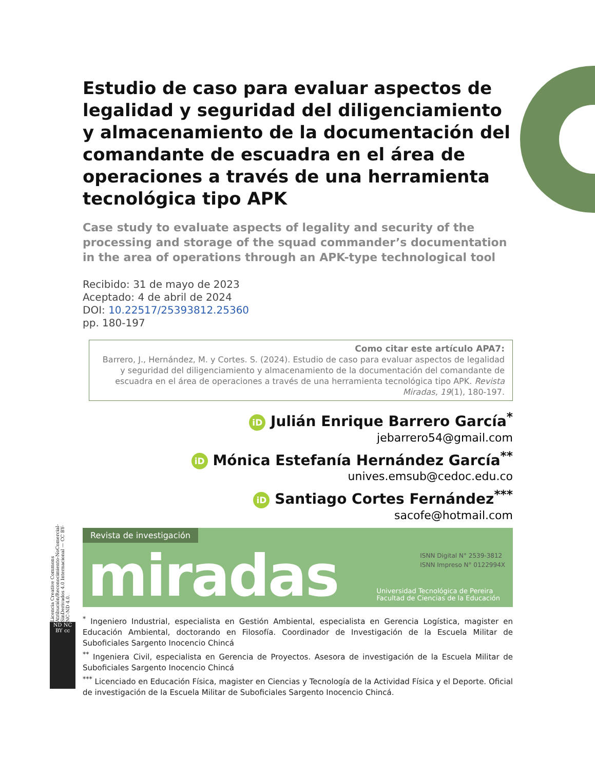Estudio de caso para evaluar aspectos de legalidad y seguridad del diligenciamiento y almacenamiento de la documentación del comandante de escuadra en el área de operaciones a través de una herramienta tecnológica tipo APK
Case study to evaluate aspects of legality and security of the processing and storage of the squad commander’s documentation in the area of operations through an APK-type technological tool
Recibido: 31 de mayo de 2023
Aceptado: 4 de abril de 2024
DOI: 10.22517/25393812.25360
pp. 180-197
Como citar este artículo APA7:
Barrero, J., Hernández, M. y Cortes. S. (2024). Estudio de caso para evaluar aspectos de legalidad y seguridad del diligenciamiento y almacenamiento de la documentación del comandante de escuadra en el área de operaciones a través de una herramienta tecnológica tipo APK. Revista Miradas, 19(1), 180-197.
iD Julián Enrique Barrero García<sup>*</sup>
jebarrero54@gmail.com
iD Mónica Estefanía Hernández García<sup>**</sup>
unives.emsub@cedoc.edu.co
iD Santiago Cortes Fernández<sup>***</sup>
sacofe@hotmail.com
Revista de investigación
miradas
ISNN Digital N° 2539-3812
ISNN Impreso N° 0122994X
Universidad Tecnológica de Pereira
Facultad de Ciencias de la Educación
<sup>*</sup> Ingeniero Industrial, especialista en Gestión Ambiental, especialista en Gerencia Logística, magister en Educación Ambiental, doctorando en Filosofía. Coordinador de Investigación de la Escuela Militar de Suboficiales Sargento Inocencio Chincá
<sup>**</sup> Ingeniera Civil, especialista en Gerencia de Proyectos. Asesora de investigación de la Escuela Militar de Suboficiales Sargento Inocencio Chincá
<sup>***</sup> Licenciado en Educación Física, magister en Ciencias y Tecnología de la Actividad Física y el Deporte. Oficial de investigación de la Escuela Militar de Suboficiales Sargento Inocencio Chincá.
Licencia Creative Commons Atribución/Reconocimiento-NoComercial-SinDerivados 4.0 Internacional — CC BY-NC-ND 4.0.
ND NC BY cc